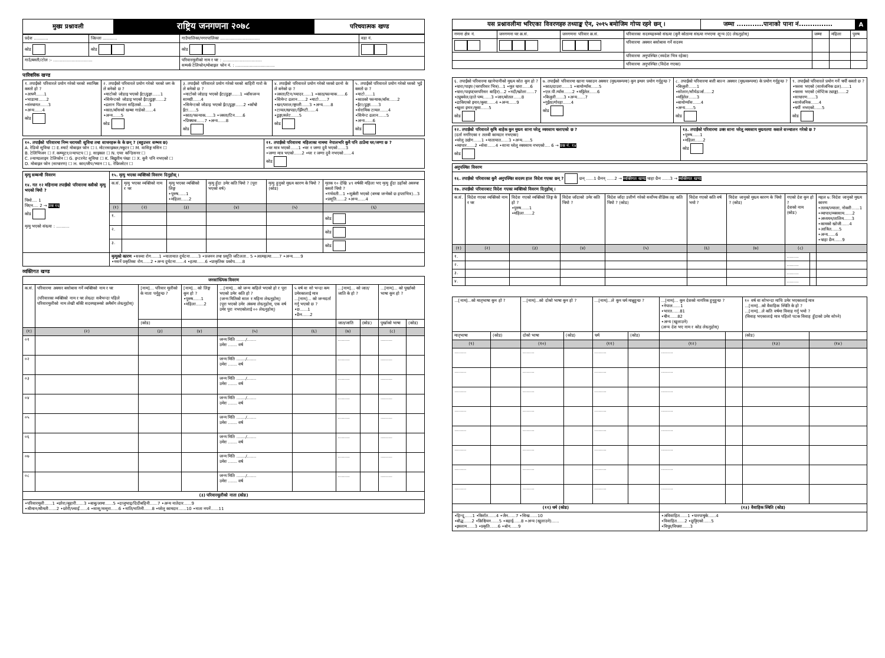| मुख्य प्रश्नावली | राष्ट्रिय जनगणना २०७८ | परिचयात्मक खण्ड |
| प्रदेश ........... | जिल्ला ........... | गाउँपालिका/नगरपालिका .............................. | वडा नं. |
| कोड | कोड | कोड | |
| गाउँ/बस्ती/टोल :- .............................. | | परिवारमूलीको नाम र थर : .............................. सम्पर्क टेलिफोन/मोबाइल फोन नं. : .............................. | |
पारिवारिक खण्ड
| १. तपाईंको परिवारले प्रयोग गरेको घरको स्वामित्व कस्तो हो ? •आफ्नै......1 •भाडामा......2 •संस्थागत......3 •अन्य......4 कोड | २. तपाईंको परिवारले प्रयोग गरेको घरको जग के ले बनेको छ ? •माटोको जोडाइ भएको ईंटा/ढुङ्गा......1 •सिमेन्टको जोडाइ भएको ईंटा/ढुङ्गा......2 •ढलान पिल्लर सहितको......3 •काठ/बाँसको खम्बा गाडेको......4 •अन्य......5 कोड | ३. तपाईंको परिवारले प्रयोग गरेको घरको बाहिरी गारो के ले बनेको छ ? •माटोको जोडाइ भएको ईंटा/ढुङ्गा......1 •बाँसजन्य सामग्री......4 •सिमेन्टको जोडाइ भएको ईंटा/ढुङ्गा......2 •काँचो ईंटा......5 •काठ/फल्याक......3 •जस्ता/टिन......6 •प्रिफ्याब......7 •अन्य......8 कोड | ४. तपाईंको परिवारले प्रयोग गरेको घरको छानो के ले बनेको छ ? •जस्ता/टिन/च्यादर......1 •काठ/फल्याक......6 •सिमेन्ट ढलान......2 •माटो......7 •खर/पराल/छ्वाली......3 •अन्य......8 •टायल/खपडा/झिँगटी......4 •ढुङ्गा/स्लेट......5 कोड | ५. तपाईंको परिवारले प्रयोग गरेको घरको भुईं कस्तो छ ? •माटो......1 •काठको फल्याक/बाँस......2 •ईंटा/ढुङ्गा......3 •सेरामिक टायल......4 •सिमेन्ट ढलान......5 •अन्य......6 कोड |
| १०. तपाईंको परिवारमा निम्न घरायसी सुविधा तथा साधनहरू के के छन् ? (बहुउत्तर सम्भव छ) A. रेडियो सुविधा ☐ E.स्मार्ट मोबाइल फोन ☐ I. मोटरसाइकल/स्कुटर ☐ M. वासिङ्ग मसिन ☐ B. टेलिभिजन ☐ F. कम्प्युटर/ल्यापटप ☐ J. साइकल ☐ N. एयर कन्डिसनर ☐ C. ल्याण्डलाइन टेलिफोन ☐ G. इन्टरनेट सुविधा ☐ K. बिद्युतीय पंखा ☐ X. कुनै पनि नभएको ☐ D. मोबाइल फोन (साधारण) ☐ H. कार/जीप/भ्यान ☐ L. रेफ्रिजरेटर ☐ | ११. तपाईंको परिवारमा महिलाका नाममा नेपालभरि कुनै पनि ठाउँमा घर/जग्गा छ ? •घर मात्र भएको......1 •घर र जग्गा दुवै भएको......3 •जग्गा मात्र भएको......2 •घर र जग्गा दुवै नभएको......4 कोड |
| मृत्यु सम्बन्धी विवरण १४. गत १२ महिनामा तपाईंको परिवारमा कसैको मृत्यु भएको थियो ? थियो.... 1 थिएन.... 2 → प्रश्न १६ कोड मृत्यु भएको संख्या : .......... | १५. मृत्यु भएका व्यक्तिको विवरण दिनुहोस् । | | | | | |
| | क.सं. | मृत्यु भएका व्यक्तिको नाम र थर | मृत्यु भएका व्यक्तिको लिङ्ग •पुरुष......1 •महिला......2 | मृत्यु हुँदा उमेर कति थियो ? (पूरा भएको वर्ष) | मृत्यु हुनुको मुख्य कारण के थियो ? (कोड) | मृतक १० देखि ४९ वर्षकी महिला भए मृत्यु हुँदा उहाँको अवस्था कस्तो थियो ? •गर्भवती...1 •सुत्केरी भएको (बच्चा जन्मेको छ हप्ताभित्र)...3 •प्रसूति......2 •अन्य......4 |
| | (१) | (२) | (३) | (४) | (५) | (६) |
| | १. | | | | | कोड |
| | २. | | | | | कोड |
| | ३. | | | | | कोड |
| | मृत्युको कारण •सरुवा रोग......1 •यातायात दुर्घटना......3 •प्रजनन तथा प्रसूति जटिलता.. 5 •आत्महत्या......7 •अन्य......9 •नसर्ने प्रकृतिका रोग......2 •अन्य दुर्घटना......4 •हत्या......6 •प्राकृतिक प्रकोप......8 | | | | | |
व्यक्तिगत खण्ड
| जनसांख्यिक विवरण | | | | | | | | | |
| क.सं. | परिवारमा अक्सर बसोबास गर्ने व्यक्तिको नाम र थर (परिवारका व्यक्तिको नाम र थर लेख्दा सबैभन्दा पहिले परिवारमूलीको नाम लेखी बाँकी सदस्यहरूको क्रमैसँग लेख्नुहोस्) | [नाम]... परिवार मूलीको के नाता पर्नुहुन्छ ? | [नाम]... को लिङ्ग कुन हो ? •पुरुष......1 •महिला......2 | ...[नाम]... को जन्म कहिले भएको हो र पूरा भएको उमेर कति हो ? (जन्म मितिको साल र महिना लेख्नुहोस्) (पूरा भएको उमेर अंकमा लेख्नुहोस्, एक वर्ष उमेर पुरा नभएकोलाई ०० लेख्नुहोस्) | ५ वर्ष वा सो भन्दा कम उमेरकालाई मात्र ...[नाम]... को जन्मदर्ता गर्नु भएको छ ? •छ......1 •छैन......2 | ...[नाम]... को जात/जाति के हो ? | | ...[नाम]... को पुर्खाको भाषा कुन हो ? | |
| | | (कोड) | | | | जात/जाति | (कोड) | पुर्खाको भाषा | (कोड) |
| (१) | (२) | (३) | (४) | (५) | (६) | (७) | | (८) | |
| ०१ | | | | जन्म मिति ......./....... उमेरः ....... वर्ष | | ......... | | ......... | |
| ०२ | | | | जन्म मिति ......./....... उमेरः ....... वर्ष | | ......... | | ......... | |
| ०३ | | | | जन्म मिति ......./....... उमेरः ....... वर्ष | | ......... | | ......... | |
| ०४ | | | | जन्म मिति ......./....... उमेरः ....... वर्ष | | ......... | | ......... | |
| ०५ | | | | जन्म मिति ......./....... उमेरः ....... वर्ष | | ......... | | ......... | |
| ०६ | | | | जन्म मिति ......./....... उमेरः ....... वर्ष | | ......... | | ......... | |
| ०७ | | | | जन्म मिति ......./....... उमेरः ....... वर्ष | | ......... | | ......... | |
| ०८ | | | | जन्म मिति ......./....... उमेरः ....... वर्ष | | ......... | | ......... | |
| (३) परिवारमूलीको नाता (कोड) | | | | | | | | | |
| •परिवारमूली......1 •छोरा/बुहारी......3 •बाबु/आमा......5 •दाजुभाइ/दिदीबहिनी......7 •अन्य नातेदार......9 •श्रीमान/श्रीमती......2 •छोरी/ज्वाइँ......4 •सासू/ससुरा......6 •नाति/नातिनी......8 •घरेलु कामदार......10 •नाता नपर्ने......11 | | | | | | | | | |
| यस प्रश्नावलीमा भरिएका विवरणहरु तथ्याङ्क ऐन, २०१५ बमोजिम गोप्य रहने छन् । | जम्मा ............पानाको पाना नं............... | A |
| गणना क्षेत्र नं. | जनगणना घर क्र.सं. | जनगणना परिवार क्र.सं. | परिवारका सदस्यहरूको संख्या (कुनै कोठामा संख्या नभएमा शून्य (0) लेख्नुहोस्) | जम्मा | महिला | पुरुष |
| | | | परिवारमा अक्सर बसोबास गर्ने सदस्य | | | |
| | | | परिवारमा अनुपस्थित (स्वदेश भित्र रहेका) | | | |
| | | | परिवारमा अनुपस्थित (विदेश गएका) | | | |
| ६. तपाईंको परिवारमा खानेपानीको मुख्य स्रोत कुन हो ? •धारा/पाइप (घरपरिसर भित्र)...1 •मूल धारा......6 •धारा/पाइप(घरपरिसर बाहिर)...2 •नदी/खोला......7 •ट्युबवेल/हाते पम्प......3 •जार/बोतल......8 •ढाकिएको इनार/कुवा......4 •अन्य......9 •खुला इनार/कुवा......5 कोड | ७. तपाईंको परिवारमा खाना पकाउन अक्सर (मुख्यरूपमा) कुन इन्धन प्रयोग गर्नुहुन्छ ? •काठ/दाउरा......1 •बायोग्याँस......5 •एल.पी.ग्याँस......2 •मट्टितेल......6 •बिजुली......3 •अन्य......7 •गुईंठा/गोरहा......4 कोड | ८. तपाईंको परिवारमा बत्ती बाल्न अक्सर (मुख्यरूपमा) के प्रयोग गर्नुहुन्छ ? •बिजुली......1 •सोलार/सौर्यऊर्जा......2 •मट्टितेल......3 •बायोग्याँस......4 •अन्य......5 कोड | ९. तपाईंको परिवारले प्रयोग गर्ने चर्पी कस्तो छ ? •फ्लस भएको (सार्वजनिक ढल)......1 •फ्लस भएको (सेप्टिक ट्याङ्क)......2 •साधारण......3 •सार्वजनिक......4 •चर्पी नभएको......5 कोड |
| १२. तपाईंको परिवारले कृषि बाहेक कुन मुख्य साना घरेलु व्यवसाय चलाएको छ ? (दर्ता नगरिएका र तलबी कामदार नभएका) •घरेलु उद्योग......1 •यातायात......3 •अन्य......5 •व्यापार......2 •सेवा......4 •साना घरेलु व्यवसाय नभएको.... 6 → प्रश्न नं. १४ कोड | १३. तपाईंको परिवारमा उक्त साना घरेलु व्यवसाय मुख्यतया कसले सञ्चालन गरेको छ ? •पुरुष......1 •महिला......2 कोड |
| अनुपस्थित विवरण | | | | | | | | | |
| १६. तपाईंको परिवारका कुनै अनुपस्थित सदस्य हाल विदेश गएका छन् ? छन् ......1 छैनन् ......2 → व्यक्तिगत खण्ड थाहा छैन ......3 → व्यक्तिगत खण्ड | | | | | | | | | |
| १७. तपाईंको परिवारबाट विदेश गएका व्यक्तिको विवरण दिनुहोस् । | | | | | | | | | |
| क.सं. | विदेश गएका व्यक्तिको नाम र थर | विदेश गएको व्यक्तिको लिङ्ग के हो ? •पुरुष......1 •महिला......2 | विदेश जाँदाको उमेर कति थियो ? | विदेश जाँदा उत्तीर्ण गरेको सर्वोच्च शैक्षिक तह कति थियो ? (कोड) | विदेश गएको कति वर्ष भयो ? | विदेश जानुको मुख्य कारण के थियो ? (कोड) | गएको देश कुन हो ? देशको नाम (कोड) | | महल ७: विदेश जानुको मुख्य कारण •तलब/ज्याला, नोकरी......1 •व्यापार/व्यवसाय......2 •अध्ययन/तालिम......3 •कामको खोजी......4 •आश्रित......5 •अन्य......6 •थाहा छैन......9 |
| (१) | (२) | (३) | (४) | (५) | (६) | (७) | (८) | | |
| १. | | | | | | | ......... | | |
| २. | | | | | | | ......... | | |
| ३. | | | | | | | ......... | | |
| ४. | | | | | | | ......... | | |
| ...[नाम]...को मातृभाषा कुन हो ? | | ...[नाम]...को दोस्रो भाषा कुन हो ? | | ...[नाम]...ले कुन धर्म मान्नुहुन्छ ? | | ...[नाम]... कुन देशको नागरिक हुनुहुन्छ ? •नेपाल......1 •भारत......81 •चीन......82 •अन्य (खुलाउने) (अन्य देश भए नाम र कोड लेख्नुहोस्) | | १० वर्ष वा सोभन्दा माथि उमेर भएकालाई मात्र ...[नाम]...को वैवाहिक स्थिति के हो ? ...[नाम]...ले कति वर्षमा विवाह गर्नु भयो ? (विवाह भएकालाई मात्र पहिलो पटक विवाह हुँदाको उमेर सोध्ने) | |
| मातृभाषा | (कोड) | दोस्रो भाषा | (कोड) | धर्म | (कोड) | | | (कोड) | |
| (९) | | (१०) | | (११) | | (१२) | | (१३) | (१४) |
| ......... | | ......... | | ......... | | ......... | | | |
| ......... | | ......... | | ......... | | ......... | | | |
| ......... | | ......... | | ......... | | ......... | | | |
| ......... | | ......... | | ......... | | ......... | | | |
| ......... | | ......... | | ......... | | ......... | | | |
| ......... | | ......... | | ......... | | ......... | | | |
| ......... | | ......... | | ......... | | ......... | | | |
| ......... | | ......... | | ......... | | ......... | | | |
| (११) धर्म (कोड) | | | | | | (१३) वैवाहिक स्थिति (कोड) | | | |
| •हिन्दू......1 •किराँत......4 •जैन......7 •सिख......10 •बौद्ध......2 •क्रिश्चियन......5 •बहाई......8 •अन्य (खुलाउने)...... •इस्लाम......3 •प्रकृति......6 •बोन......9 | | | | | | •अविवाहित......1 •पारपाचुके......4 •विवाहित......2 •छुट्टिएको......5 •विधुर/विधवा......3 | | | |